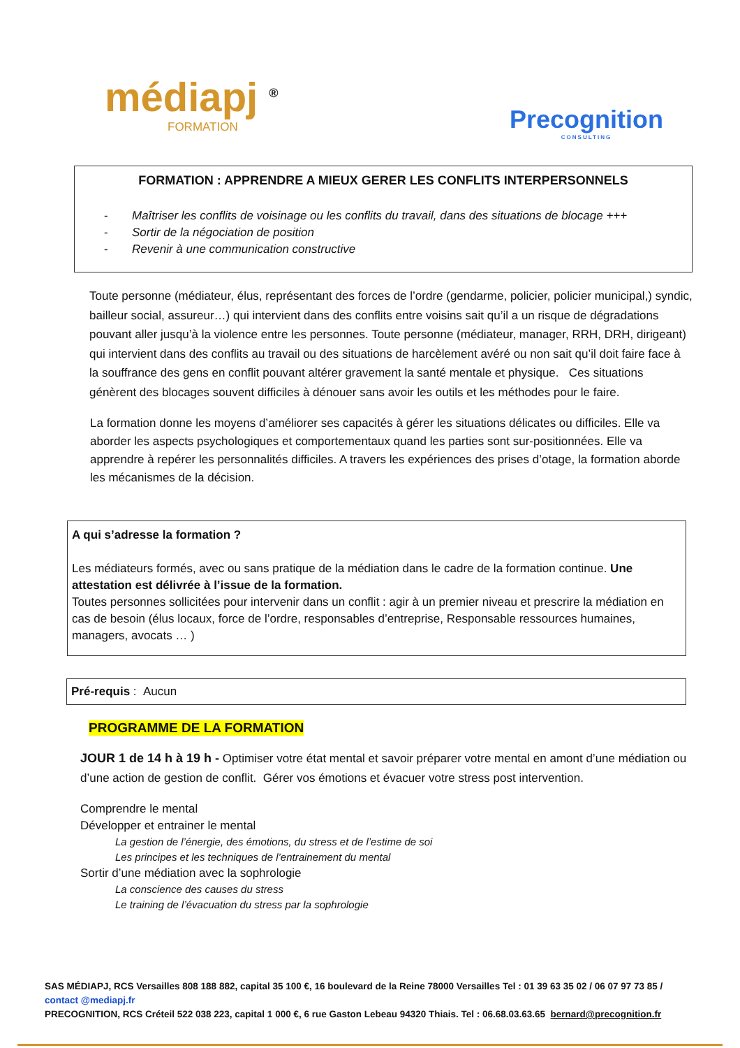médiapj <sup>®</sup>
FORMATION
Precognition
CONSULTING
FORMATION : APPRENDRE A MIEUX GERER LES CONFLITS INTERPERSONNELS
- Maîtriser les conflits de voisinage ou les conflits du travail, dans des situations de blocage +++
- Sortir de la négociation de position
- Revenir à une communication constructive
Toute personne (médiateur, élus, représentant des forces de l’ordre (gendarme, policier, policier municipal,) syndic, bailleur social, assureur…) qui intervient dans des conflits entre voisins sait qu’il a un risque de dégradations pouvant aller jusqu’à la violence entre les personnes. Toute personne (médiateur, manager, RRH, DRH, dirigeant) qui intervient dans des conflits au travail ou des situations de harcèlement avéré ou non sait qu’il doit faire face à la souffrance des gens en conflit pouvant altérer gravement la santé mentale et physique. Ces situations génèrent des blocages souvent difficiles à dénouer sans avoir les outils et les méthodes pour le faire.
La formation donne les moyens d’améliorer ses capacités à gérer les situations délicates ou difficiles. Elle va aborder les aspects psychologiques et comportementaux quand les parties sont sur-positionnées. Elle va apprendre à repérer les personnalités difficiles. A travers les expériences des prises d’otage, la formation aborde les mécanismes de la décision.
A qui s’adresse la formation ?
Les médiateurs formés, avec ou sans pratique de la médiation dans le cadre de la formation continue. Une attestation est délivrée à l’issue de la formation.
Toutes personnes sollicitées pour intervenir dans un conflit : agir à un premier niveau et prescrire la médiation en cas de besoin (élus locaux, force de l’ordre, responsables d’entreprise, Responsable ressources humaines, managers, avocats … )
Pré-requis : Aucun
PROGRAMME DE LA FORMATION
JOUR 1 de 14 h à 19 h - Optimiser votre état mental et savoir préparer votre mental en amont d’une médiation ou d’une action de gestion de conflit. Gérer vos émotions et évacuer votre stress post intervention.
Comprendre le mental
Développer et entrainer le mental
La gestion de l’énergie, des émotions, du stress et de l’estime de soi
Les principes et les techniques de l’entrainement du mental
Sortir d’une médiation avec la sophrologie
La conscience des causes du stress
Le training de l’évacuation du stress par la sophrologie
SAS MÉDIAPJ, RCS Versailles 808 188 882, capital 35 100 €, 16 boulevard de la Reine 78000 Versailles Tel : 01 39 63 35 02 / 06 07 97 73 85 / contact @mediapj.fr
PRECOGNITION, RCS Créteil 522 038 223, capital 1 000 €, 6 rue Gaston Lebeau 94320 Thiais. Tel : 06.68.03.63.65 bernard@precognition.fr